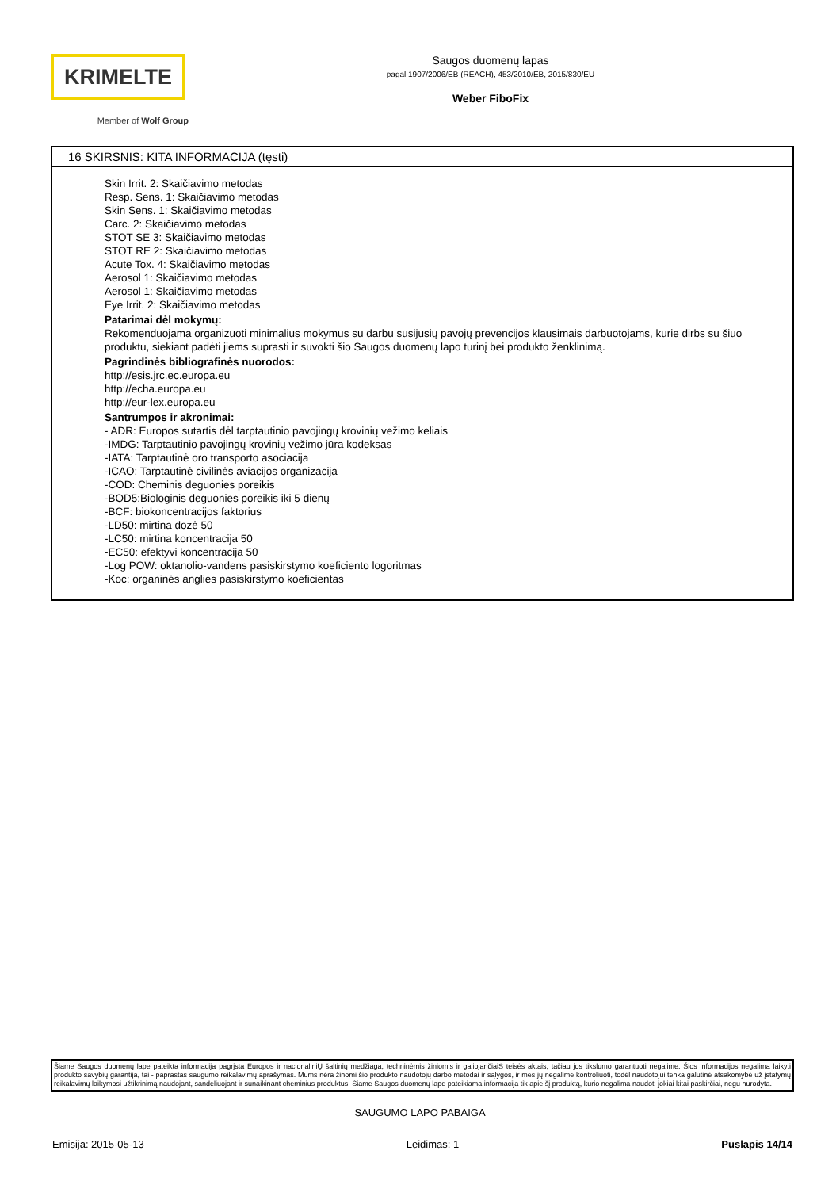KRIMELTE
Member of Wolf Group
Saugos duomenų lapas
pagal 1907/2006/EB (REACH), 453/2010/EB, 2015/830/EU
Weber FiboFix
16 SKIRSNIS: KITA INFORMACIJA (tęsti)
Skin Irrit. 2: Skaičiavimo metodas
Resp. Sens. 1: Skaičiavimo metodas
Skin Sens. 1: Skaičiavimo metodas
Carc. 2: Skaičiavimo metodas
STOT SE 3: Skaičiavimo metodas
STOT RE 2: Skaičiavimo metodas
Acute Tox. 4: Skaičiavimo metodas
Aerosol 1: Skaičiavimo metodas
Aerosol 1: Skaičiavimo metodas
Eye Irrit. 2: Skaičiavimo metodas
Patarimai dėl mokymų:
Rekomenduojama organizuoti minimalius mokymus su darbu susijusių pavojų prevencijos klausimais darbuotojams, kurie dirbs su šiuo produktu, siekiant padėti jiems suprasti ir suvokti šio Saugos duomenų lapo turinį bei produkto ženklinimą.
Pagrindinės bibliografinės nuorodos:
http://esis.jrc.ec.europa.eu
http://echa.europa.eu
http://eur-lex.europa.eu
Santrumpos ir akronimai:
- ADR: Europos sutartis dėl tarptautinio pavojingų krovinių vežimo keliais
-IMDG: Tarptautinio pavojingų krovinių vežimo jūra kodeksas
-IATA: Tarptautinė oro transporto asociacija
-ICAO: Tarptautinė civilinės aviacijos organizacija
-COD: Cheminis deguonies poreikis
-BOD5:Biologinis deguonies poreikis iki 5 dienų
-BCF: biokoncentracijos faktorius
-LD50: mirtina dozė 50
-LC50: mirtina koncentracija 50
-EC50: efektyvi koncentracija 50
-Log POW: oktanolio-vandens pasiskirstymo koeficiento logoritmas
-Koc: organinės anglies pasiskirstymo koeficientas
Šiame Saugos duomenų lape pateikta informacija pagrįsta Europos ir nacionaliniŲ šaltinių medžiaga, techninėmis žiniomis ir galiojančiaiS teisės aktais, tačiau jos tikslumo garantuoti negalime. Šios informacijos negalima laikyti produkto savybių garantija, tai - paprastas saugumo reikalavimų aprašymas. Mums nėra žinomi šio produkto naudotojų darbo metodai ir sąlygos, ir mes jų negalime kontroliuoti, todėl naudotojui tenka galutinė atsakomybė už įstatymų reikalavimų laikymosi užtikrinimą naudojant, sandėliuojant ir sunaikinant cheminius produktus. Šiame Saugos duomenų lape pateikiama informacija tik apie šį produktą, kurio negalima naudoti jokiai kitai paskirčiai, negu nurodyta.
SAUGUMO LAPO PABAIGA
Emisija: 2015-05-13 Leidimas: 1 Puslapis 14/14